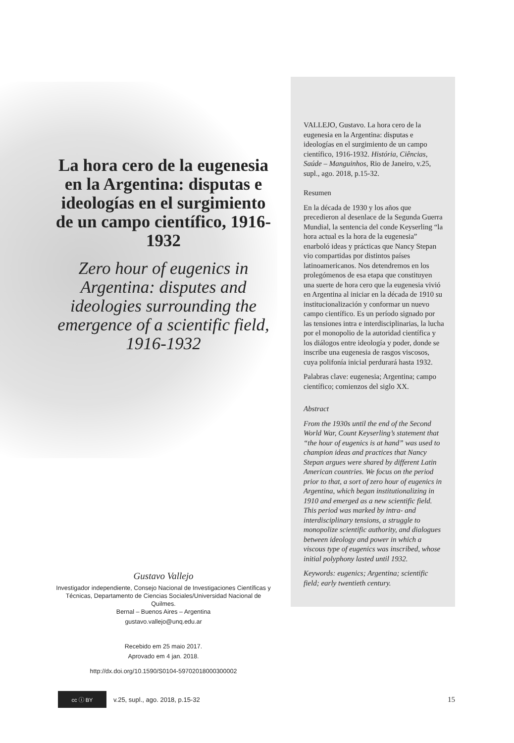La hora cero de la eugenesia en la Argentina: disputas e ideologías en el surgimiento de un campo científico, 1916-1932
Zero hour of eugenics in Argentina: disputes and ideologies surrounding the emergence of a scientific field, 1916-1932
VALLEJO, Gustavo. La hora cero de la eugenesia en la Argentina: disputas e ideologías en el surgimiento de un campo científico, 1916-1932. História, Ciências, Saúde – Manguinhos, Rio de Janeiro, v.25, supl., ago. 2018, p.15-32.
Resumen
En la década de 1930 y los años que precedieron al desenlace de la Segunda Guerra Mundial, la sentencia del conde Keyserling “la hora actual es la hora de la eugenesia” enarboló ideas y prácticas que Nancy Stepan vio compartidas por distintos países latinoamericanos. Nos detendremos en los prolegómenos de esa etapa que constituyen una suerte de hora cero que la eugenesia vivió en Argentina al iniciar en la década de 1910 su institucionalización y conformar un nuevo campo científico. Es un período signado por las tensiones intra e interdisciplinarias, la lucha por el monopolio de la autoridad científica y los diálogos entre ideología y poder, donde se inscribe una eugenesia de rasgos viscosos, cuya polifonía inicial perdurará hasta 1932.
Palabras clave: eugenesia; Argentina; campo científico; comienzos del siglo XX.
Abstract
From the 1930s until the end of the Second World War, Count Keyserling’s statement that “the hour of eugenics is at hand” was used to champion ideas and practices that Nancy Stepan argues were shared by different Latin American countries. We focus on the period prior to that, a sort of zero hour of eugenics in Argentina, which began institutionalizing in 1910 and emerged as a new scientific field. This period was marked by intra- and interdisciplinary tensions, a struggle to monopolize scientific authority, and dialogues between ideology and power in which a viscous type of eugenics was inscribed, whose initial polyphony lasted until 1932.
Keywords: eugenics; Argentina; scientific field; early twentieth century.
Gustavo Vallejo
Investigador independiente, Consejo Nacional de Investigaciones Científicas y Técnicas, Departamento de Ciencias Sociales/Universidad Nacional de Quilmes.
Bernal – Buenos Aires – Argentina
gustavo.vallejo@unq.edu.ar
Recebido em 25 maio 2017.
Aprovado em 4 jan. 2018.
http://dx.doi.org/10.1590/S0104-59702018000300002
cc ⓘ BY
v.25, supl., ago. 2018, p.15-32 15